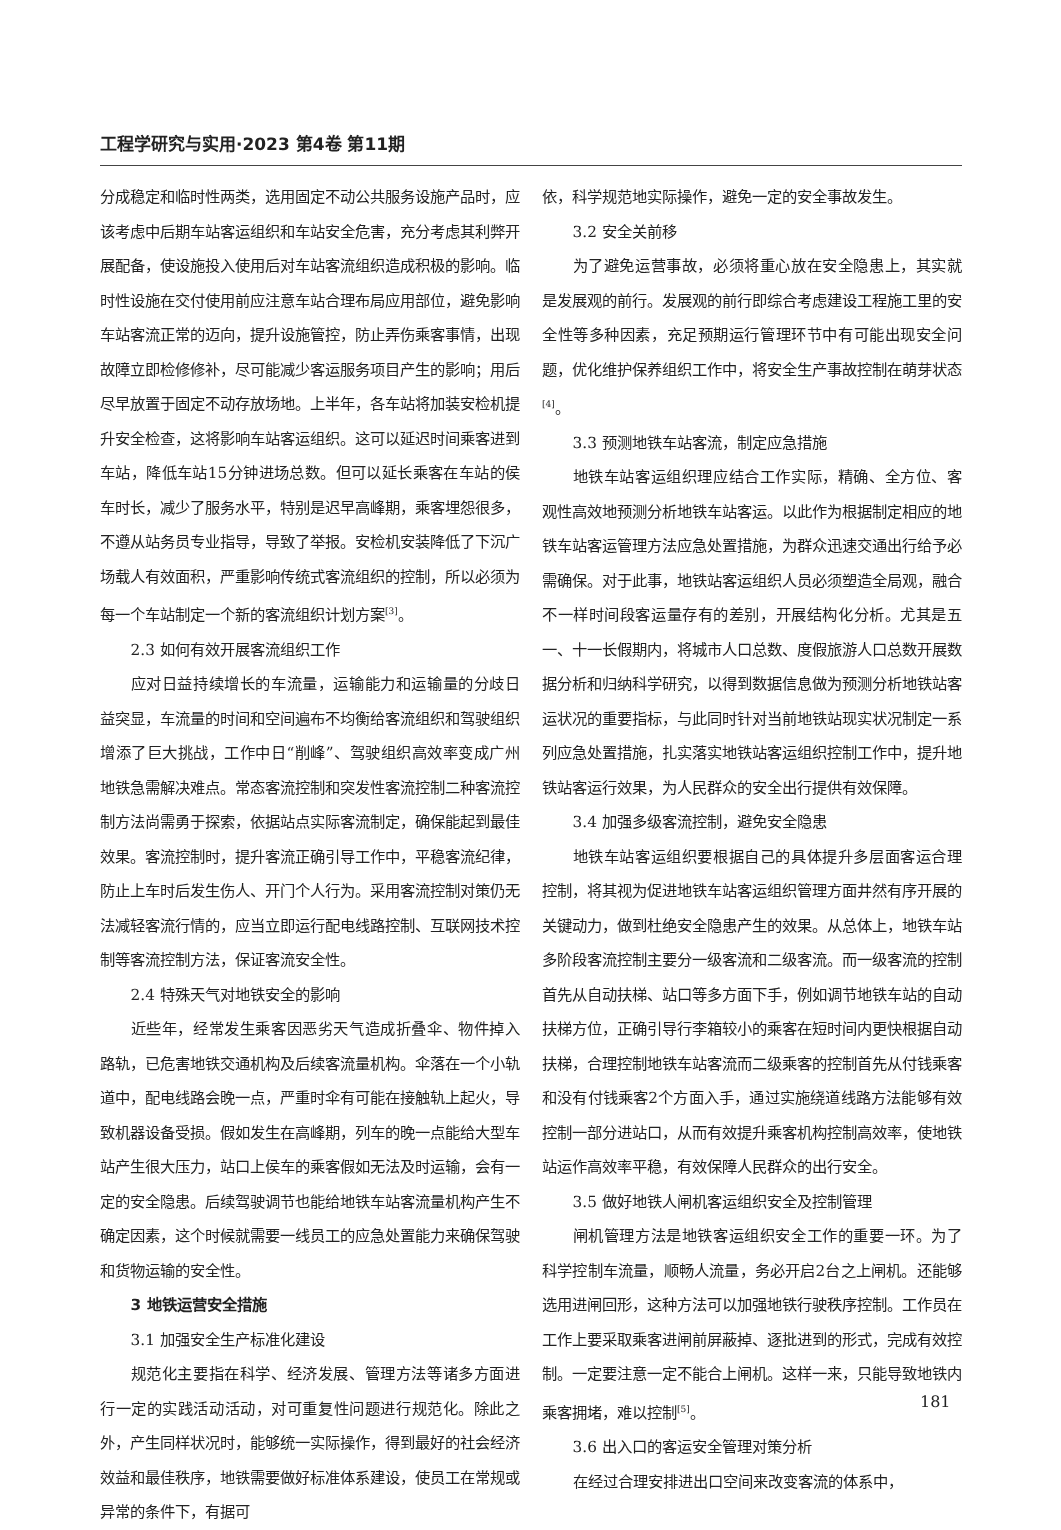工程学研究与实用·2023 第4卷 第11期
分成稳定和临时性两类，选用固定不动公共服务设施产品时，应该考虑中后期车站客运组织和车站安全危害，充分考虑其利弊开展配备，使设施投入使用后对车站客流组织造成积极的影响。临时性设施在交付使用前应注意车站合理布局应用部位，避免影响车站客流正常的迈向，提升设施管控，防止弄伤乘客事情，出现故障立即检修修补，尽可能减少客运服务项目产生的影响；用后尽早放置于固定不动存放场地。上半年，各车站将加装安检机提升安全检查，这将影响车站客运组织。这可以延迟时间乘客进到车站，降低车站15分钟进场总数。但可以延长乘客在车站的侯车时长，减少了服务水平，特别是迟早高峰期，乘客埋怨很多，不遵从站务员专业指导，导致了举报。安检机安装降低了下沉广场载人有效面积，严重影响传统式客流组织的控制，所以必须为每一个车站制定一个新的客流组织计划方案<sup>[3]</sup>。
2.3 如何有效开展客流组织工作
应对日益持续增长的车流量，运输能力和运输量的分歧日益突显，车流量的时间和空间遍布不均衡给客流组织和驾驶组织增添了巨大挑战，工作中日“削峰”、驾驶组织高效率变成广州地铁急需解决难点。常态客流控制和突发性客流控制二种客流控制方法尚需勇于探索，依据站点实际客流制定，确保能起到最佳效果。客流控制时，提升客流正确引导工作中，平稳客流纪律，防止上车时后发生伤人、开门个人行为。采用客流控制对策仍无法减轻客流行情的，应当立即运行配电线路控制、互联网技术控制等客流控制方法，保证客流安全性。
2.4 特殊天气对地铁安全的影响
近些年，经常发生乘客因恶劣天气造成折叠伞、物件掉入路轨，已危害地铁交通机构及后续客流量机构。伞落在一个小轨道中，配电线路会晚一点，严重时伞有可能在接触轨上起火，导致机器设备受损。假如发生在高峰期，列车的晚一点能给大型车站产生很大压力，站口上侯车的乘客假如无法及时运输，会有一定的安全隐患。后续驾驶调节也能给地铁车站客流量机构产生不确定因素，这个时候就需要一线员工的应急处置能力来确保驾驶和货物运输的安全性。
3 地铁运营安全措施
3.1 加强安全生产标准化建设
规范化主要指在科学、经济发展、管理方法等诸多方面进行一定的实践活动活动，对可重复性问题进行规范化。除此之外，产生同样状况时，能够统一实际操作，得到最好的社会经济效益和最佳秩序，地铁需要做好标准体系建设，使员工在常规或异常的条件下，有据可
依，科学规范地实际操作，避免一定的安全事故发生。
3.2 安全关前移
为了避免运营事故，必须将重心放在安全隐患上，其实就是发展观的前行。发展观的前行即综合考虑建设工程施工里的安全性等多种因素，充足预期运行管理环节中有可能出现安全问题，优化维护保养组织工作中，将安全生产事故控制在萌芽状态<sup>[4]</sup>。
3.3 预测地铁车站客流，制定应急措施
地铁车站客运组织理应结合工作实际，精确、全方位、客观性高效地预测分析地铁车站客运。以此作为根据制定相应的地铁车站客运管理方法应急处置措施，为群众迅速交通出行给予必需确保。对于此事，地铁站客运组织人员必须塑造全局观，融合不一样时间段客运量存有的差别，开展结构化分析。尤其是五一、十一长假期内，将城市人口总数、度假旅游人口总数开展数据分析和归纳科学研究，以得到数据信息做为预测分析地铁站客运状况的重要指标，与此同时针对当前地铁站现实状况制定一系列应急处置措施，扎实落实地铁站客运组织控制工作中，提升地铁站客运行效果，为人民群众的安全出行提供有效保障。
3.4 加强多级客流控制，避免安全隐患
地铁车站客运组织要根据自己的具体提升多层面客运合理控制，将其视为促进地铁车站客运组织管理方面井然有序开展的关键动力，做到杜绝安全隐患产生的效果。从总体上，地铁车站多阶段客流控制主要分一级客流和二级客流。而一级客流的控制首先从自动扶梯、站口等多方面下手，例如调节地铁车站的自动扶梯方位，正确引导行李箱较小的乘客在短时间内更快根据自动扶梯，合理控制地铁车站客流而二级乘客的控制首先从付钱乘客和没有付钱乘客2个方面入手，通过实施绕道线路方法能够有效控制一部分进站口，从而有效提升乘客机构控制高效率，使地铁站运作高效率平稳，有效保障人民群众的出行安全。
3.5 做好地铁人闸机客运组织安全及控制管理
闸机管理方法是地铁客运组织安全工作的重要一环。为了科学控制车流量，顺畅人流量，务必开启2台之上闸机。还能够选用进闸回形，这种方法可以加强地铁行驶秩序控制。工作员在工作上要采取乘客进闸前屏蔽掉、逐批进到的形式，完成有效控制。一定要注意一定不能合上闸机。这样一来，只能导致地铁内乘客拥堵，难以控制<sup>[5]</sup>。
3.6 出入口的客运安全管理对策分析
在经过合理安排进出口空间来改变客流的体系中，
181